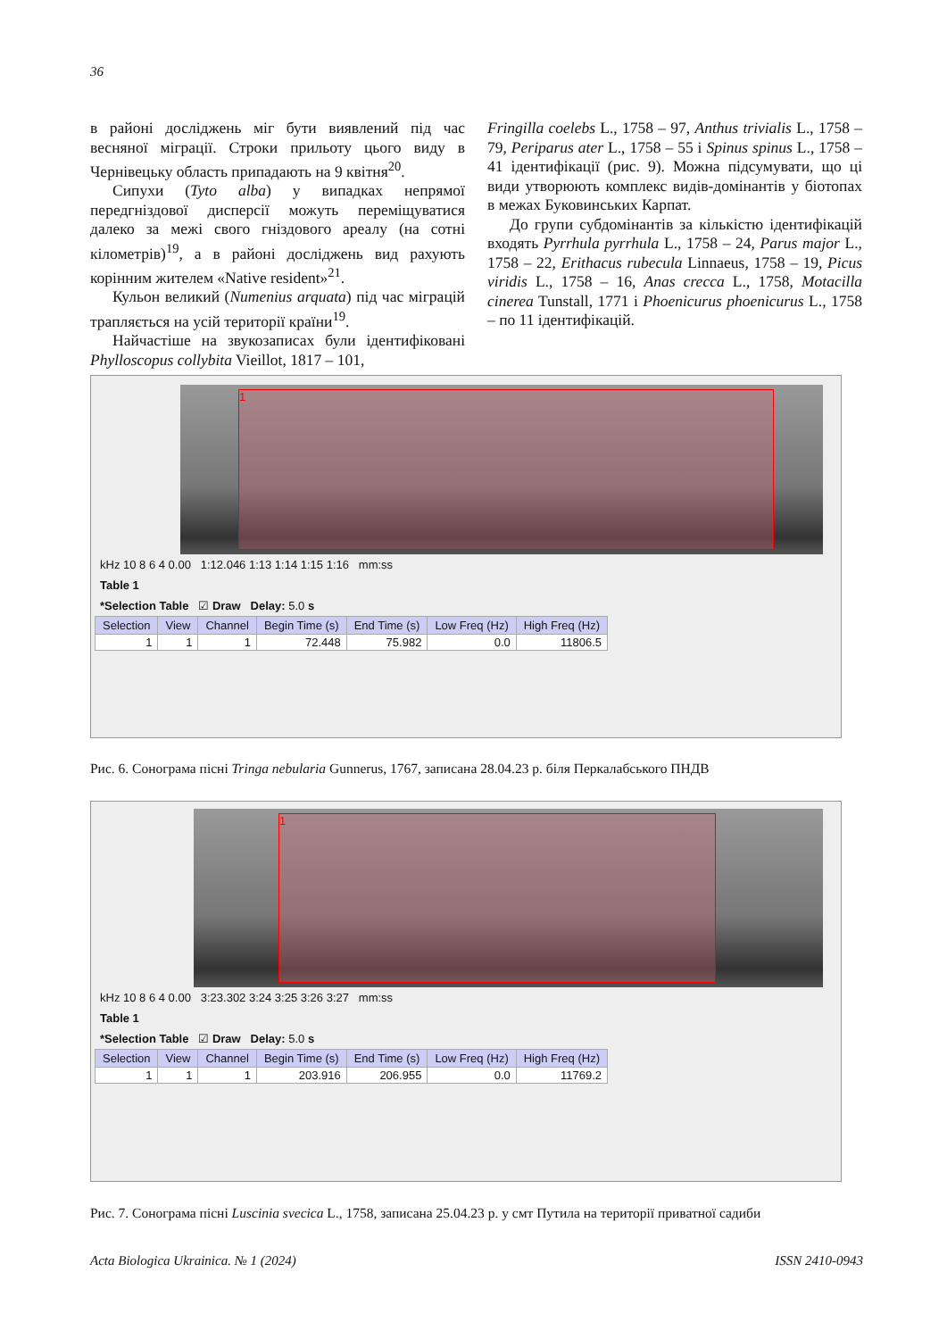36
в районі досліджень міг бути виявлений під час весняної міграції. Строки прильоту цього виду в Чернівецьку область припадають на 9 квітня<sup>20</sup>.
Сипухи (Tyto alba) у випадках непрямої передгніздової дисперсії можуть переміщуватися далеко за межі свого гніздового ареалу (на сотні кілометрів)<sup>19</sup>, а в районі досліджень вид рахують корінним жителем «Native resident»<sup>21</sup>.
Кульон великий (Numenius arquata) під час міграцій трапляється на усій території країни<sup>19</sup>.
Найчастіше на звукозаписах були ідентифіковані Phylloscopus collybita Vieillot, 1817 – 101,
Fringilla coelebs L., 1758 – 97, Anthus trivialis L., 1758 – 79, Periparus ater L., 1758 – 55 і Spinus spinus L., 1758 – 41 ідентифікації (рис. 9). Можна підсумувати, що ці види утворюють комплекс видів-домінантів у біотопах в межах Буковинських Карпат.
До групи субдомінантів за кількістю ідентифікацій входять Pyrrhula pyrrhula L., 1758 – 24, Parus major L., 1758 – 22, Erithacus rubecula Linnaeus, 1758 – 19, Picus viridis L., 1758 – 16, Anas crecca L., 1758, Motacilla cinerea Tunstall, 1771 і Phoenicurus phoenicurus L., 1758 – по 11 ідентифікацій.
1
kHz 10 8 6 4 0.00 1:12.046 1:13 1:14 1:15 1:16 mm:ss
Table 1
*Selection Table ☑ Draw Delay: 5.0 s
| Selection | View | Channel | Begin Time (s) | End Time (s) | Low Freq (Hz) | High Freq (Hz) |
| --- | --- | --- | --- | --- | --- | --- |
| 1 | 1 | 1 | 72.448 | 75.982 | 0.0 | 11806.5 |
Рис. 6. Сонограма пісні Tringa nebularia Gunnerus, 1767, записана 28.04.23 р. біля Перкалабського ПНДВ
1
kHz 10 8 6 4 0.00 3:23.302 3:24 3:25 3:26 3:27 mm:ss
Table 1
*Selection Table ☑ Draw Delay: 5.0 s
| Selection | View | Channel | Begin Time (s) | End Time (s) | Low Freq (Hz) | High Freq (Hz) |
| --- | --- | --- | --- | --- | --- | --- |
| 1 | 1 | 1 | 203.916 | 206.955 | 0.0 | 11769.2 |
Рис. 7. Сонограма пісні Luscinia svecica L., 1758, записана 25.04.23 р. у смт Путила на території приватної садиби
Acta Biologica Ukrainica. № 1 (2024) ISSN 2410-0943